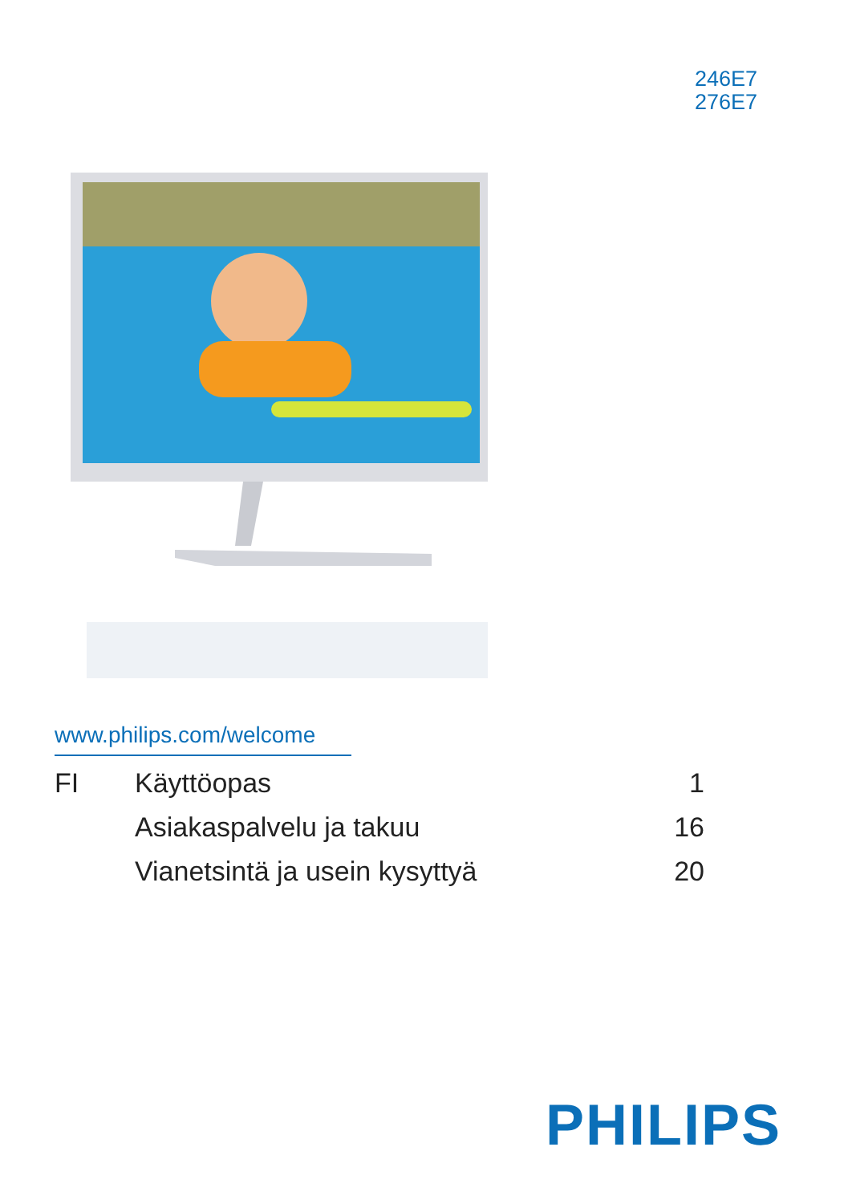246E7
276E7
www.philips.com/welcome
| FI | Käyttöopas | 1 |
| | Asiakaspalvelu ja takuu | 16 |
| | Vianetsintä ja usein kysyttyä | 20 |
PHILIPS